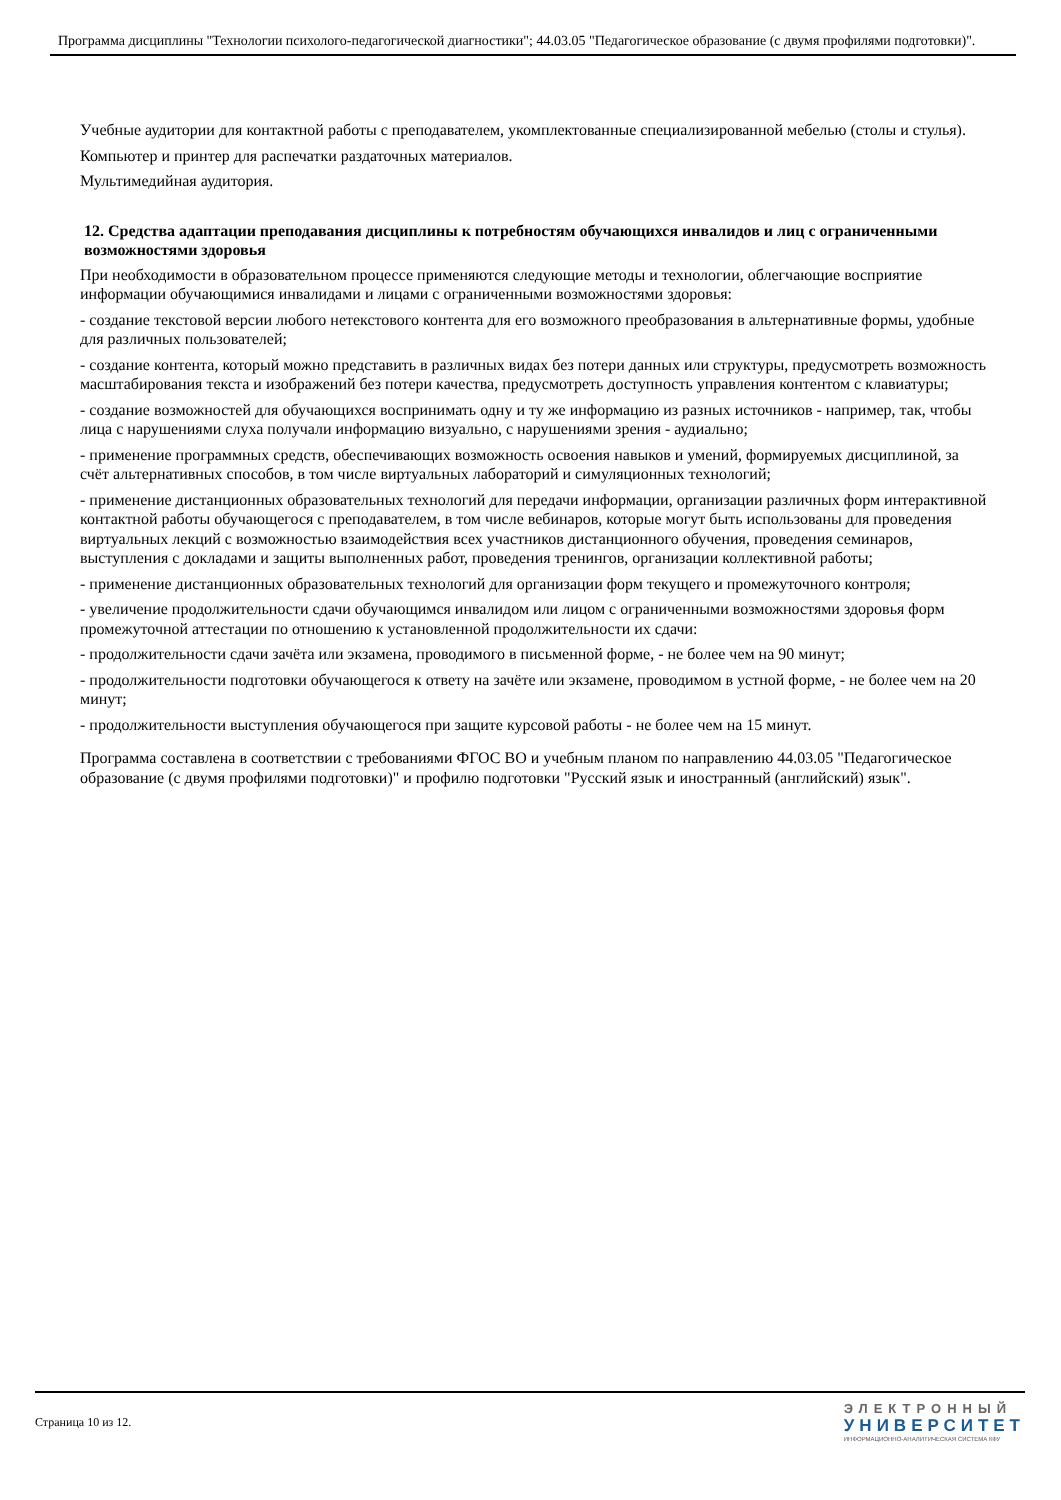Программа дисциплины "Технологии психолого-педагогической диагностики"; 44.03.05 "Педагогическое образование (с двумя профилями подготовки)".
Учебные аудитории для контактной работы с преподавателем, укомплектованные специализированной мебелью (столы и стулья).
Компьютер и принтер для распечатки раздаточных материалов.
Мультимедийная аудитория.
12. Средства адаптации преподавания дисциплины к потребностям обучающихся инвалидов и лиц с ограниченными возможностями здоровья
При необходимости в образовательном процессе применяются следующие методы и технологии, облегчающие восприятие информации обучающимися инвалидами и лицами с ограниченными возможностями здоровья:
- создание текстовой версии любого нетекстового контента для его возможного преобразования в альтернативные формы, удобные для различных пользователей;
- создание контента, который можно представить в различных видах без потери данных или структуры, предусмотреть возможность масштабирования текста и изображений без потери качества, предусмотреть доступность управления контентом с клавиатуры;
- создание возможностей для обучающихся воспринимать одну и ту же информацию из разных источников - например, так, чтобы лица с нарушениями слуха получали информацию визуально, с нарушениями зрения - аудиально;
- применение программных средств, обеспечивающих возможность освоения навыков и умений, формируемых дисциплиной, за счёт альтернативных способов, в том числе виртуальных лабораторий и симуляционных технологий;
- применение дистанционных образовательных технологий для передачи информации, организации различных форм интерактивной контактной работы обучающегося с преподавателем, в том числе вебинаров, которые могут быть использованы для проведения виртуальных лекций с возможностью взаимодействия всех участников дистанционного обучения, проведения семинаров, выступления с докладами и защиты выполненных работ, проведения тренингов, организации коллективной работы;
- применение дистанционных образовательных технологий для организации форм текущего и промежуточного контроля;
- увеличение продолжительности сдачи обучающимся инвалидом или лицом с ограниченными возможностями здоровья форм промежуточной аттестации по отношению к установленной продолжительности их сдачи:
- продолжительности сдачи зачёта или экзамена, проводимого в письменной форме, - не более чем на 90 минут;
- продолжительности подготовки обучающегося к ответу на зачёте или экзамене, проводимом в устной форме, - не более чем на 20 минут;
- продолжительности выступления обучающегося при защите курсовой работы - не более чем на 15 минут.
Программа составлена в соответствии с требованиями ФГОС ВО и учебным планом по направлению 44.03.05 "Педагогическое образование (с двумя профилями подготовки)" и профилю подготовки "Русский язык и иностранный (английский) язык".
Страница 10 из 12.
ЭЛЕКТРОННЫЙ
УНИВЕРСИТЕТ
ИНФОРМАЦИОННО-АНАЛИТИЧЕСКАЯ СИСТЕМА КФУ